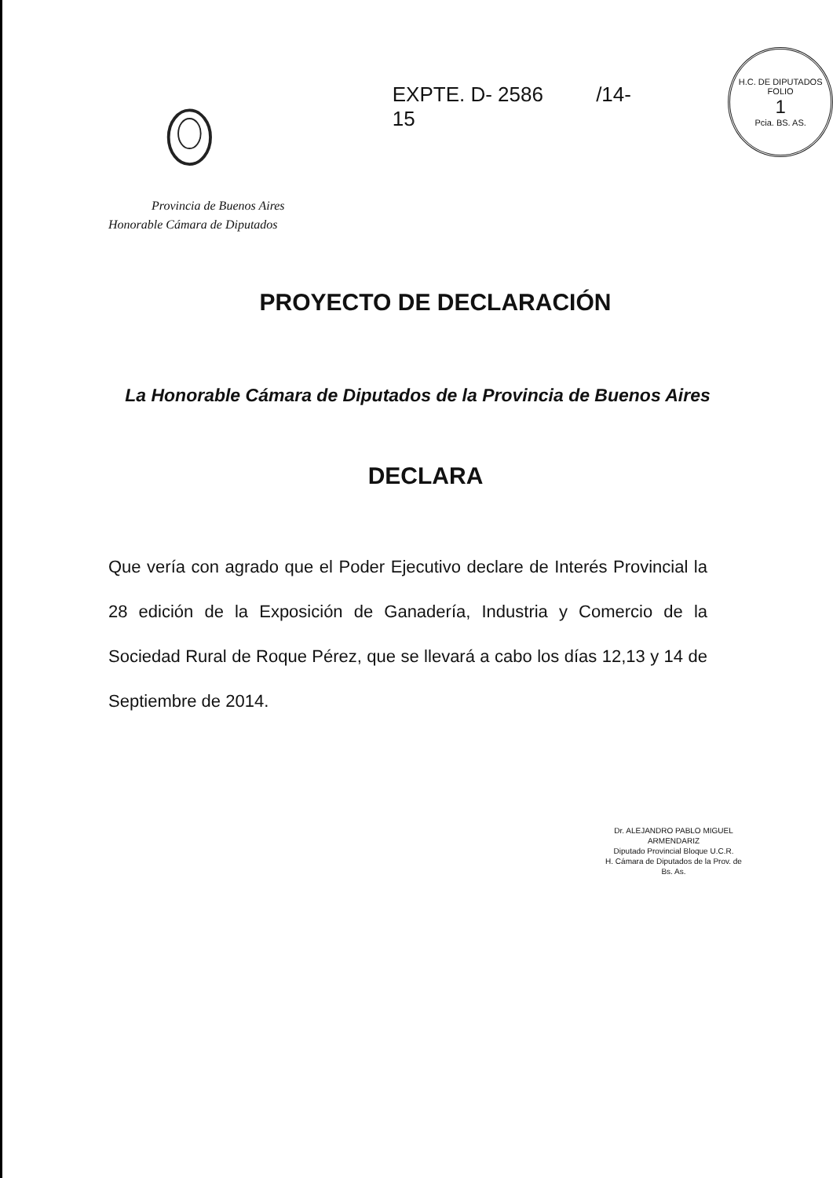EXPTE. D- 2586 /14-15
H.C. DE DIPUTADOS
FOLIO
1
Pcia. BS. AS.
Provincia de Buenos Aires
Honorable Cámara de Diputados
PROYECTO DE DECLARACIÓN
La Honorable Cámara de Diputados de la Provincia de Buenos Aires
DECLARA
Que vería con agrado que el Poder Ejecutivo declare de Interés Provincial la 28 edición de la Exposición de Ganadería, Industria y Comercio de la Sociedad Rural de Roque Pérez, que se llevará a cabo los días 12,13 y 14 de Septiembre de 2014.
Dr. ALEJANDRO PABLO MIGUEL ARMENDARIZ
Diputado Provincial Bloque U.C.R.
H. Cámara de Diputados de la Prov. de Bs. As.